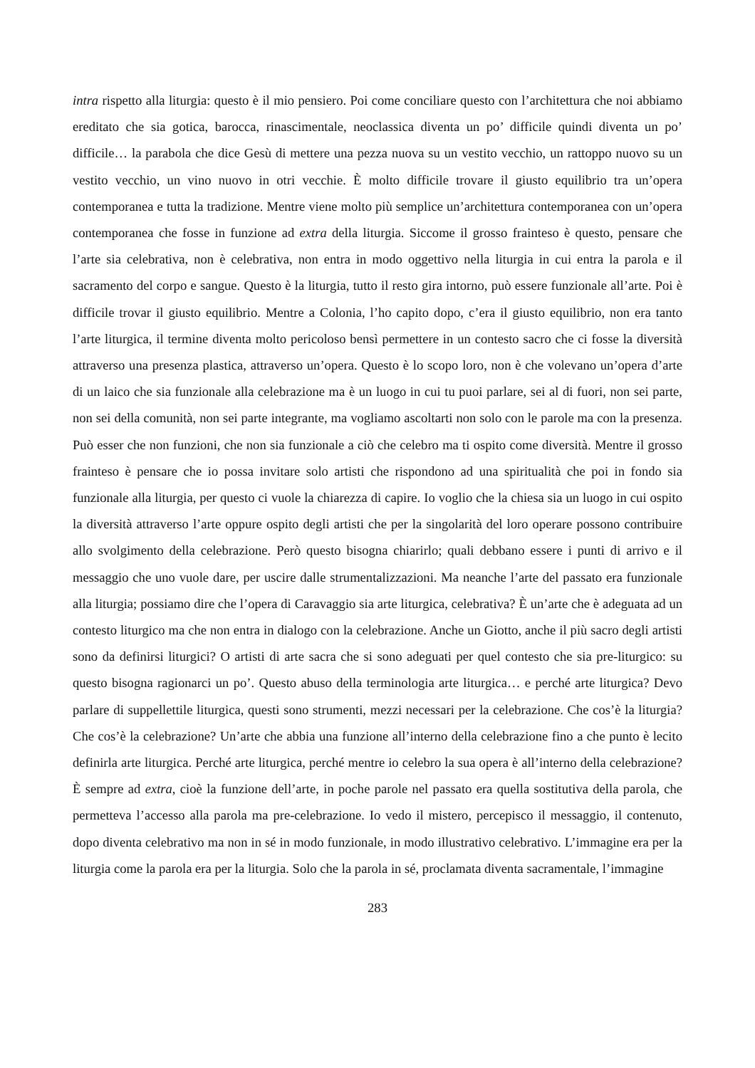intra rispetto alla liturgia: questo è il mio pensiero. Poi come conciliare questo con l’architettura che noi abbiamo ereditato che sia gotica, barocca, rinascimentale, neoclassica diventa un po’ difficile quindi diventa un po’ difficile… la parabola che dice Gesù di mettere una pezza nuova su un vestito vecchio, un rattoppo nuovo su un vestito vecchio, un vino nuovo in otri vecchie. È molto difficile trovare il giusto equilibrio tra un’opera contemporanea e tutta la tradizione. Mentre viene molto più semplice un’architettura contemporanea con un’opera contemporanea che fosse in funzione ad extra della liturgia. Siccome il grosso frainteso è questo, pensare che l’arte sia celebrativa, non è celebrativa, non entra in modo oggettivo nella liturgia in cui entra la parola e il sacramento del corpo e sangue. Questo è la liturgia, tutto il resto gira intorno, può essere funzionale all’arte. Poi è difficile trovar il giusto equilibrio. Mentre a Colonia, l’ho capito dopo, c’era il giusto equilibrio, non era tanto l’arte liturgica, il termine diventa molto pericoloso bensì permettere in un contesto sacro che ci fosse la diversità attraverso una presenza plastica, attraverso un’opera. Questo è lo scopo loro, non è che volevano un’opera d’arte di un laico che sia funzionale alla celebrazione ma è un luogo in cui tu puoi parlare, sei al di fuori, non sei parte, non sei della comunità, non sei parte integrante, ma vogliamo ascoltarti non solo con le parole ma con la presenza. Può esser che non funzioni, che non sia funzionale a ciò che celebro ma ti ospito come diversità. Mentre il grosso frainteso è pensare che io possa invitare solo artisti che rispondono ad una spiritualità che poi in fondo sia funzionale alla liturgia, per questo ci vuole la chiarezza di capire. Io voglio che la chiesa sia un luogo in cui ospito la diversità attraverso l’arte oppure ospito degli artisti che per la singolarità del loro operare possono contribuire allo svolgimento della celebrazione. Però questo bisogna chiarirlo; quali debbano essere i punti di arrivo e il messaggio che uno vuole dare, per uscire dalle strumentalizzazioni. Ma neanche l’arte del passato era funzionale alla liturgia; possiamo dire che l’opera di Caravaggio sia arte liturgica, celebrativa? È un’arte che è adeguata ad un contesto liturgico ma che non entra in dialogo con la celebrazione. Anche un Giotto, anche il più sacro degli artisti sono da definirsi liturgici? O artisti di arte sacra che si sono adeguati per quel contesto che sia pre-liturgico: su questo bisogna ragionarci un po’. Questo abuso della terminologia arte liturgica… e perché arte liturgica? Devo parlare di suppellettile liturgica, questi sono strumenti, mezzi necessari per la celebrazione. Che cos’è la liturgia? Che cos’è la celebrazione? Un’arte che abbia una funzione all’interno della celebrazione fino a che punto è lecito definirla arte liturgica. Perché arte liturgica, perché mentre io celebro la sua opera è all’interno della celebrazione? È sempre ad extra, cioè la funzione dell’arte, in poche parole nel passato era quella sostitutiva della parola, che permetteva l’accesso alla parola ma pre-celebrazione. Io vedo il mistero, percepisco il messaggio, il contenuto, dopo diventa celebrativo ma non in sé in modo funzionale, in modo illustrativo celebrativo. L’immagine era per la liturgia come la parola era per la liturgia. Solo che la parola in sé, proclamata diventa sacramentale, l’immagine
283